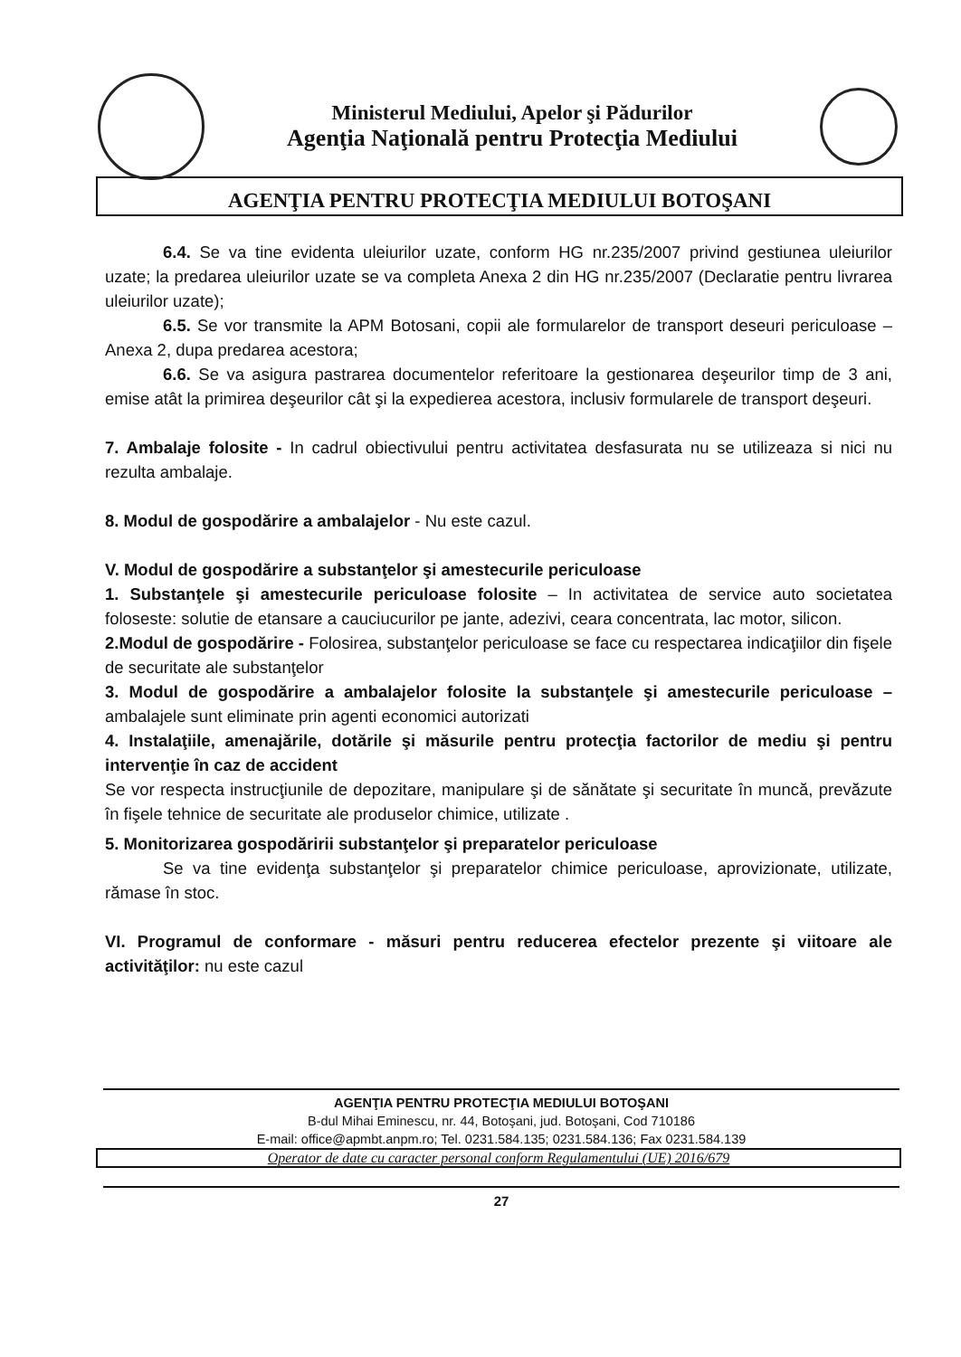Ministerul Mediului, Apelor şi Pădurilor
Agenţia Naţională pentru Protecţia Mediului
AGENŢIA PENTRU PROTECŢIA MEDIULUI BOTOŞANI
6.4. Se va tine evidenta uleiurilor uzate, conform HG nr.235/2007 privind gestiunea uleiurilor uzate; la predarea uleiurilor uzate se va completa Anexa 2 din HG nr.235/2007 (Declaratie pentru livrarea uleiurilor uzate);
6.5. Se vor transmite la APM Botosani, copii ale formularelor de transport deseuri periculoase – Anexa 2, dupa predarea acestora;
6.6. Se va asigura pastrarea documentelor referitoare la gestionarea deşeurilor timp de 3 ani, emise atât la primirea deşeurilor cât şi la expedierea acestora, inclusiv formularele de transport deşeuri.
7. Ambalaje folosite - In cadrul obiectivului pentru activitatea desfasurata nu se utilizeaza si nici nu rezulta ambalaje.
8. Modul de gospodărire a ambalajelor - Nu este cazul.
V. Modul de gospodărire a substanţelor şi amestecurile periculoase
1. Substanţele şi amestecurile periculoase folosite – In activitatea de service auto societatea foloseste: solutie de etansare a cauciucurilor pe jante, adezivi, ceara concentrata, lac motor, silicon.
2.Modul de gospodărire - Folosirea, substanţelor periculoase se face cu respectarea indicaţiilor din fişele de securitate ale substanţelor
3. Modul de gospodărire a ambalajelor folosite la substanţele şi amestecurile periculoase – ambalajele sunt eliminate prin agenti economici autorizati
4. Instalaţiile, amenajările, dotările şi măsurile pentru protecţia factorilor de mediu şi pentru intervenţie în caz de accident
Se vor respecta instrucţiunile de depozitare, manipulare şi de sănătate şi securitate în muncă, prevăzute în fişele tehnice de securitate ale produselor chimice, utilizate .
5. Monitorizarea gospodăririi substanţelor şi preparatelor periculoase
Se va tine evidenţa substanţelor şi preparatelor chimice periculoase, aprovizionate, utilizate, rămase în stoc.
VI. Programul de conformare - măsuri pentru reducerea efectelor prezente şi viitoare ale activităţilor: nu este cazul
AGENŢIA PENTRU PROTECŢIA MEDIULUI BOTOŞANI
B-dul Mihai Eminescu, nr. 44, Botoşani, jud. Botoşani, Cod 710186
E-mail: office@apmbt.anpm.ro; Tel. 0231.584.135; 0231.584.136; Fax 0231.584.139
Operator de date cu caracter personal conform Regulamentului (UE) 2016/679
27